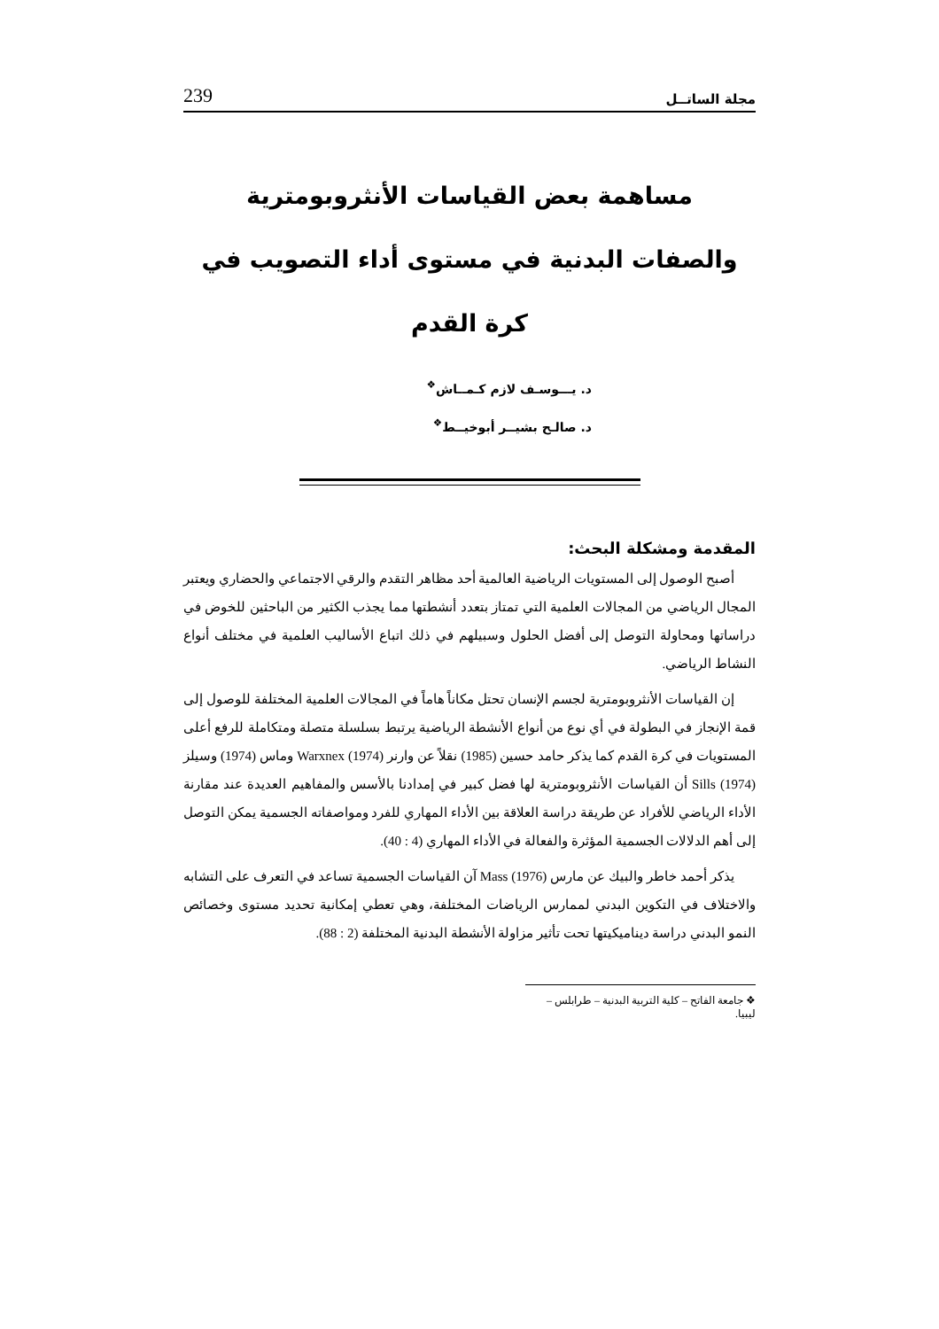مجلة الساتــل 239
مساهمة بعض القياسات الأنثروبومترية
والصفات البدنية في مستوى أداء التصويب في كرة القدم
د. يـــوسـف لازم كـمــاش<sup>❖</sup>
د. صالـح بشيــر أبوخيــط<sup>❖</sup>
المقدمة ومشكلة البحث:
أصبح الوصول إلى المستويات الرياضية العالمية أحد مظاهر التقدم والرقي الاجتماعي والحضاري ويعتبر المجال الرياضي من المجالات العلمية التي تمتاز بتعدد أنشطتها مما يجذب الكثير من الباحثين للخوض في دراساتها ومحاولة التوصل إلى أفضل الحلول وسبيلهم في ذلك اتباع الأساليب العلمية في مختلف أنواع النشاط الرياضي.
إن القياسات الأنثروبومترية لجسم الإنسان تحتل مكاناً هاماً في المجالات العلمية المختلفة للوصول إلى قمة الإنجاز في البطولة في أي نوع من أنواع الأنشطة الرياضية يرتبط بسلسلة متصلة ومتكاملة للرفع أعلى المستويات في كرة القدم كما يذكر حامد حسين (1985) نقلاً عن وارنر Warxnex (1974) وماس (1974) وسيلز Sills (1974) أن القياسات الأنثروبومترية لها فضل كبير في إمدادنا بالأسس والمفاهيم العديدة عند مقارنة الأداء الرياضي للأفراد عن طريقة دراسة العلاقة بين الأداء المهاري للفرد ومواصفاته الجسمية يمكن التوصل إلى أهم الدلالات الجسمية المؤثرة والفعالة في الأداء المهاري (4 : 40).
يذكر أحمد خاطر والبيك عن مارس Mass (1976) آن القياسات الجسمية تساعد في التعرف على التشابه والاختلاف في التكوين البدني لممارس الرياضات المختلفة، وهي تعطي إمكانية تحديد مستوى وخصائص النمو البدني دراسة ديناميكيتها تحت تأثير مزاولة الأنشطة البدنية المختلفة (2 : 88).
❖ جامعة الفاتح – كلية التربية البدنية – طرابلس – ليبيا.